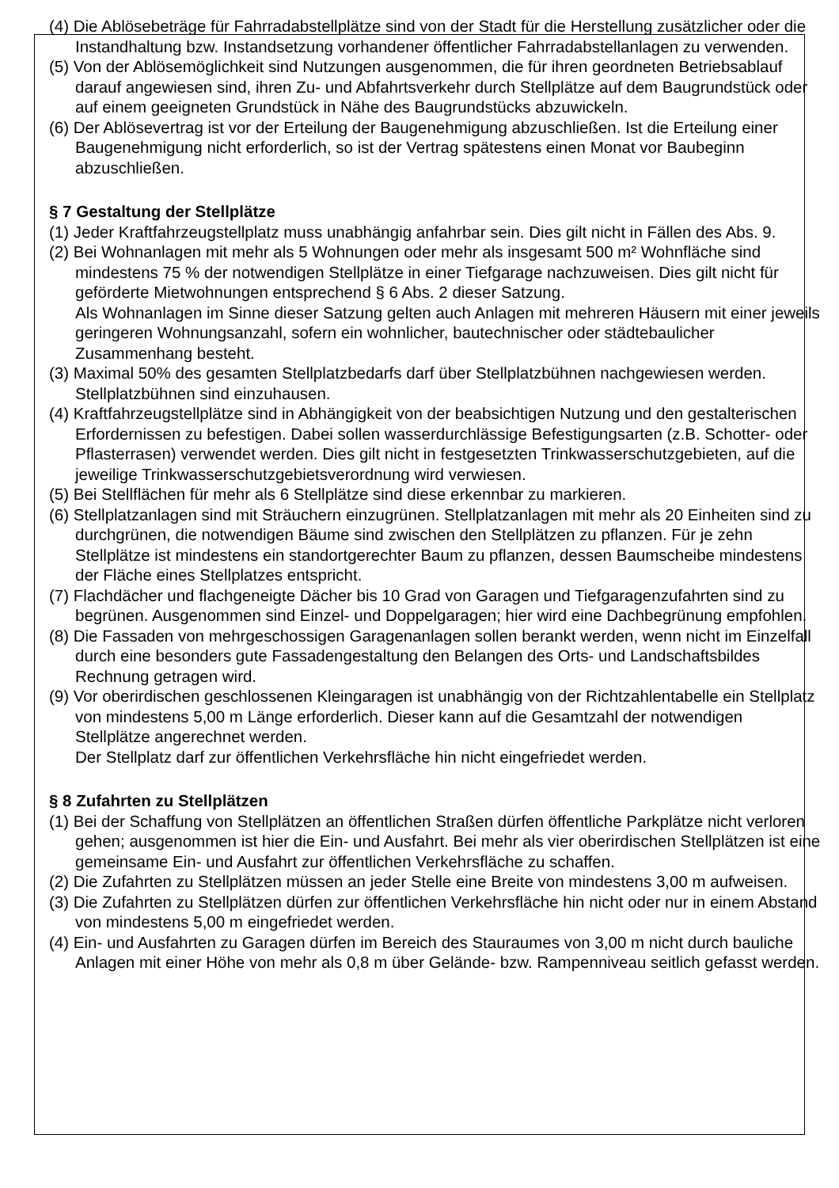(4) Die Ablösebeträge für Fahrradabstellplätze sind von der Stadt für die Herstellung zusätzlicher oder die Instandhaltung bzw. Instandsetzung vorhandener öffentlicher Fahrradabstellanlagen zu verwenden.
(5) Von der Ablösemöglichkeit sind Nutzungen ausgenommen, die für ihren geordneten Betriebsablauf darauf angewiesen sind, ihren Zu- und Abfahrtsverkehr durch Stellplätze auf dem Baugrundstück oder auf einem geeigneten Grundstück in Nähe des Baugrundstücks abzuwickeln.
(6) Der Ablösevertrag ist vor der Erteilung der Baugenehmigung abzuschließen. Ist die Erteilung einer Baugenehmigung nicht erforderlich, so ist der Vertrag spätestens einen Monat vor Baubeginn abzuschließen.
§ 7 Gestaltung der Stellplätze
(1) Jeder Kraftfahrzeugstellplatz muss unabhängig anfahrbar sein. Dies gilt nicht in Fällen des Abs. 9.
(2) Bei Wohnanlagen mit mehr als 5 Wohnungen oder mehr als insgesamt 500 m² Wohnfläche sind mindestens 75 % der notwendigen Stellplätze in einer Tiefgarage nachzuweisen. Dies gilt nicht für geförderte Mietwohnungen entsprechend § 6 Abs. 2 dieser Satzung.
Als Wohnanlagen im Sinne dieser Satzung gelten auch Anlagen mit mehreren Häusern mit einer jeweils geringeren Wohnungsanzahl, sofern ein wohnlicher, bautechnischer oder städtebaulicher Zusammenhang besteht.
(3) Maximal 50% des gesamten Stellplatzbedarfs darf über Stellplatzbühnen nachgewiesen werden. Stellplatzbühnen sind einzuhausen.
(4) Kraftfahrzeugstellplätze sind in Abhängigkeit von der beabsichtigen Nutzung und den gestalterischen Erfordernissen zu befestigen. Dabei sollen wasserdurchlässige Befestigungsarten (z.B. Schotter- oder Pflasterrasen) verwendet werden. Dies gilt nicht in festgesetzten Trinkwasserschutzgebieten, auf die jeweilige Trinkwasserschutzgebietsverordnung wird verwiesen.
(5) Bei Stellflächen für mehr als 6 Stellplätze sind diese erkennbar zu markieren.
(6) Stellplatzanlagen sind mit Sträuchern einzugrünen. Stellplatzanlagen mit mehr als 20 Einheiten sind zu durchgrünen, die notwendigen Bäume sind zwischen den Stellplätzen zu pflanzen. Für je zehn Stellplätze ist mindestens ein standortgerechter Baum zu pflanzen, dessen Baumscheibe mindestens der Fläche eines Stellplatzes entspricht.
(7) Flachdächer und flachgeneigte Dächer bis 10 Grad von Garagen und Tiefgaragenzufahrten sind zu begrünen. Ausgenommen sind Einzel- und Doppelgaragen; hier wird eine Dachbegrünung empfohlen.
(8) Die Fassaden von mehrgeschossigen Garagenanlagen sollen berankt werden, wenn nicht im Einzelfall durch eine besonders gute Fassadengestaltung den Belangen des Orts- und Landschaftsbildes Rechnung getragen wird.
(9) Vor oberirdischen geschlossenen Kleingaragen ist unabhängig von der Richtzahlentabelle ein Stellplatz von mindestens 5,00 m Länge erforderlich. Dieser kann auf die Gesamtzahl der notwendigen Stellplätze angerechnet werden.
Der Stellplatz darf zur öffentlichen Verkehrsfläche hin nicht eingefriedet werden.
§ 8 Zufahrten zu Stellplätzen
(1) Bei der Schaffung von Stellplätzen an öffentlichen Straßen dürfen öffentliche Parkplätze nicht verloren gehen; ausgenommen ist hier die Ein- und Ausfahrt. Bei mehr als vier oberirdischen Stellplätzen ist eine gemeinsame Ein- und Ausfahrt zur öffentlichen Verkehrsfläche zu schaffen.
(2) Die Zufahrten zu Stellplätzen müssen an jeder Stelle eine Breite von mindestens 3,00 m aufweisen.
(3) Die Zufahrten zu Stellplätzen dürfen zur öffentlichen Verkehrsfläche hin nicht oder nur in einem Abstand von mindestens 5,00 m eingefriedet werden.
(4) Ein- und Ausfahrten zu Garagen dürfen im Bereich des Stauraumes von 3,00 m nicht durch bauliche Anlagen mit einer Höhe von mehr als 0,8 m über Gelände- bzw. Rampenniveau seitlich gefasst werden.